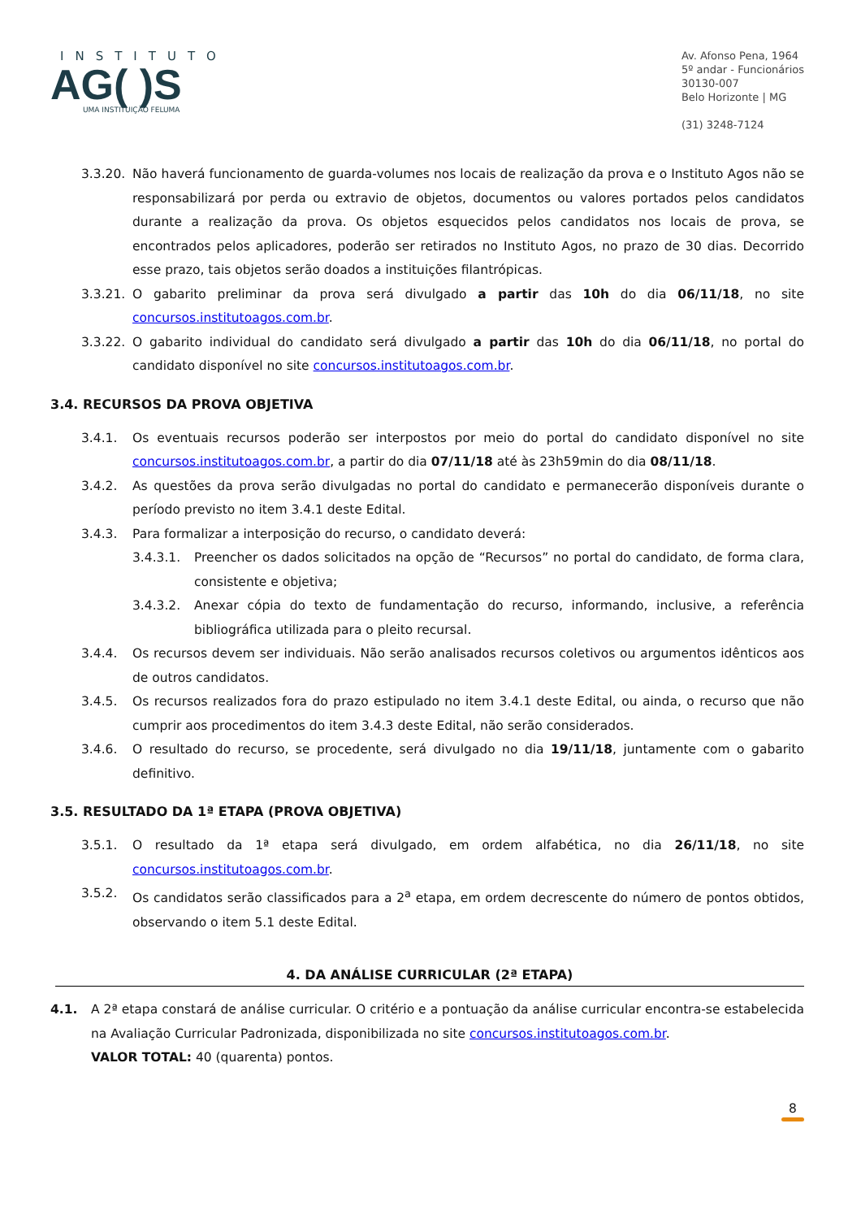INSTITUTO
AG( )S
UMA INSTITUIÇÃO FELUMA
Av. Afonso Pena, 1964
5º andar - Funcionários
30130-007
Belo Horizonte | MG
(31) 3248-7124
3.3.20. Não haverá funcionamento de guarda-volumes nos locais de realização da prova e o Instituto Agos não se responsabilizará por perda ou extravio de objetos, documentos ou valores portados pelos candidatos durante a realização da prova. Os objetos esquecidos pelos candidatos nos locais de prova, se encontrados pelos aplicadores, poderão ser retirados no Instituto Agos, no prazo de 30 dias. Decorrido esse prazo, tais objetos serão doados a instituições filantrópicas.
3.3.21. O gabarito preliminar da prova será divulgado a partir das 10h do dia 06/11/18, no site concursos.institutoagos.com.br.
3.3.22. O gabarito individual do candidato será divulgado a partir das 10h do dia 06/11/18, no portal do candidato disponível no site concursos.institutoagos.com.br.
3.4. RECURSOS DA PROVA OBJETIVA
3.4.1. Os eventuais recursos poderão ser interpostos por meio do portal do candidato disponível no site concursos.institutoagos.com.br, a partir do dia 07/11/18 até às 23h59min do dia 08/11/18.
3.4.2. As questões da prova serão divulgadas no portal do candidato e permanecerão disponíveis durante o período previsto no item 3.4.1 deste Edital.
3.4.3. Para formalizar a interposição do recurso, o candidato deverá:
3.4.3.1. Preencher os dados solicitados na opção de “Recursos” no portal do candidato, de forma clara, consistente e objetiva;
3.4.3.2. Anexar cópia do texto de fundamentação do recurso, informando, inclusive, a referência bibliográfica utilizada para o pleito recursal.
3.4.4. Os recursos devem ser individuais. Não serão analisados recursos coletivos ou argumentos idênticos aos de outros candidatos.
3.4.5. Os recursos realizados fora do prazo estipulado no item 3.4.1 deste Edital, ou ainda, o recurso que não cumprir aos procedimentos do item 3.4.3 deste Edital, não serão considerados.
3.4.6. O resultado do recurso, se procedente, será divulgado no dia 19/11/18, juntamente com o gabarito definitivo.
3.5. RESULTADO DA 1ª ETAPA (PROVA OBJETIVA)
3.5.1. O resultado da 1ª etapa será divulgado, em ordem alfabética, no dia 26/11/18, no site concursos.institutoagos.com.br.
3.5.2. Os candidatos serão classificados para a 2<sup>a</sup> etapa, em ordem decrescente do número de pontos obtidos, observando o item 5.1 deste Edital.
4. DA ANÁLISE CURRICULAR (2ª ETAPA)
4.1. A 2ª etapa constará de análise curricular. O critério e a pontuação da análise curricular encontra-se estabelecida na Avaliação Curricular Padronizada, disponibilizada no site concursos.institutoagos.com.br.
VALOR TOTAL: 40 (quarenta) pontos.
8